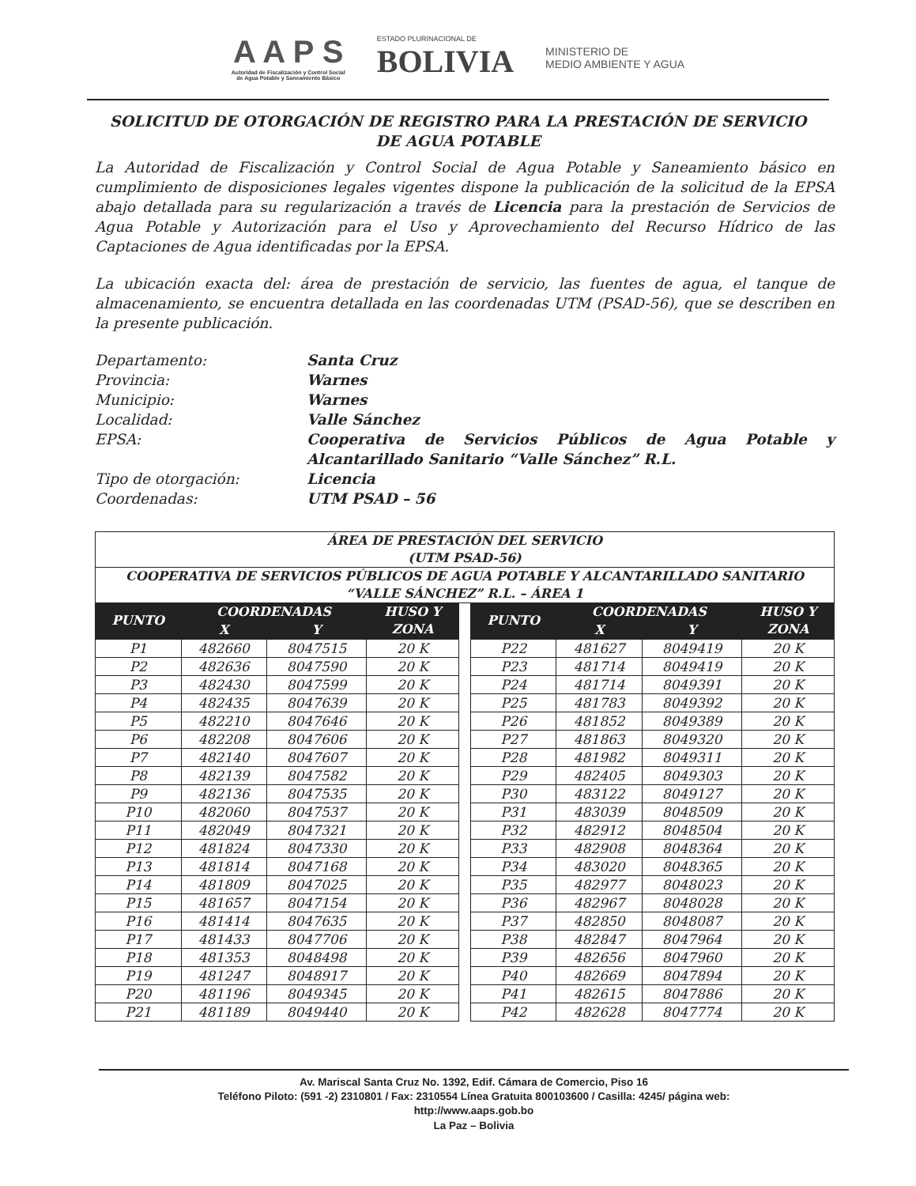A A P S
Autoridad de Fiscalización y Control Social
de Agua Potable y Saneamiento Básico
ESTADO PLURINACIONAL DE
BOLIVIA
MINISTERIO DE
MEDIO AMBIENTE Y AGUA
SOLICITUD DE OTORGACIÓN DE REGISTRO PARA LA PRESTACIÓN DE SERVICIO DE AGUA POTABLE
La Autoridad de Fiscalización y Control Social de Agua Potable y Saneamiento básico en cumplimiento de disposiciones legales vigentes dispone la publicación de la solicitud de la EPSA abajo detallada para su regularización a través de Licencia para la prestación de Servicios de Agua Potable y Autorización para el Uso y Aprovechamiento del Recurso Hídrico de las Captaciones de Agua identificadas por la EPSA.
La ubicación exacta del: área de prestación de servicio, las fuentes de agua, el tanque de almacenamiento, se encuentra detallada en las coordenadas UTM (PSAD-56), que se describen en la presente publicación.
Departamento: Santa Cruz Provincia: Warnes Municipio: Warnes Localidad: Valle Sánchez EPSA: Cooperativa de Servicios Públicos de Agua Potable y Alcantarillado Sanitario “Valle Sánchez” R.L. Tipo de otorgación: Licencia Coordenadas: UTM PSAD – 56
| ÁREA DE PRESTACIÓN DEL SERVICIO (UTM PSAD-56) | | | | | | | | |
| --- | --- | --- | --- | --- | --- | --- | --- | --- |
| COOPERATIVA DE SERVICIOS PÚBLICOS DE AGUA POTABLE Y ALCANTARILLADO SANITARIO “VALLE SÁNCHEZ” R.L. – ÁREA 1 | | | | | | | | |
| PUNTO | COORDENADAS | | HUSO Y ZONA | | PUNTO | COORDENADAS | | HUSO Y ZONA |
| | X | Y | | | | X | Y | |
| P1 | 482660 | 8047515 | 20 K | | P22 | 481627 | 8049419 | 20 K |
| P2 | 482636 | 8047590 | 20 K | | P23 | 481714 | 8049419 | 20 K |
| P3 | 482430 | 8047599 | 20 K | | P24 | 481714 | 8049391 | 20 K |
| P4 | 482435 | 8047639 | 20 K | | P25 | 481783 | 8049392 | 20 K |
| P5 | 482210 | 8047646 | 20 K | | P26 | 481852 | 8049389 | 20 K |
| P6 | 482208 | 8047606 | 20 K | | P27 | 481863 | 8049320 | 20 K |
| P7 | 482140 | 8047607 | 20 K | | P28 | 481982 | 8049311 | 20 K |
| P8 | 482139 | 8047582 | 20 K | | P29 | 482405 | 8049303 | 20 K |
| P9 | 482136 | 8047535 | 20 K | | P30 | 483122 | 8049127 | 20 K |
| P10 | 482060 | 8047537 | 20 K | | P31 | 483039 | 8048509 | 20 K |
| P11 | 482049 | 8047321 | 20 K | | P32 | 482912 | 8048504 | 20 K |
| P12 | 481824 | 8047330 | 20 K | | P33 | 482908 | 8048364 | 20 K |
| P13 | 481814 | 8047168 | 20 K | | P34 | 483020 | 8048365 | 20 K |
| P14 | 481809 | 8047025 | 20 K | | P35 | 482977 | 8048023 | 20 K |
| P15 | 481657 | 8047154 | 20 K | | P36 | 482967 | 8048028 | 20 K |
| P16 | 481414 | 8047635 | 20 K | | P37 | 482850 | 8048087 | 20 K |
| P17 | 481433 | 8047706 | 20 K | | P38 | 482847 | 8047964 | 20 K |
| P18 | 481353 | 8048498 | 20 K | | P39 | 482656 | 8047960 | 20 K |
| P19 | 481247 | 8048917 | 20 K | | P40 | 482669 | 8047894 | 20 K |
| P20 | 481196 | 8049345 | 20 K | | P41 | 482615 | 8047886 | 20 K |
| P21 | 481189 | 8049440 | 20 K | | P42 | 482628 | 8047774 | 20 K |
Av. Mariscal Santa Cruz No. 1392, Edif. Cámara de Comercio, Piso 16
Teléfono Piloto: (591 -2) 2310801 / Fax: 2310554 Línea Gratuita 800103600 / Casilla: 4245/ página web:
http://www.aaps.gob.bo
La Paz – Bolivia